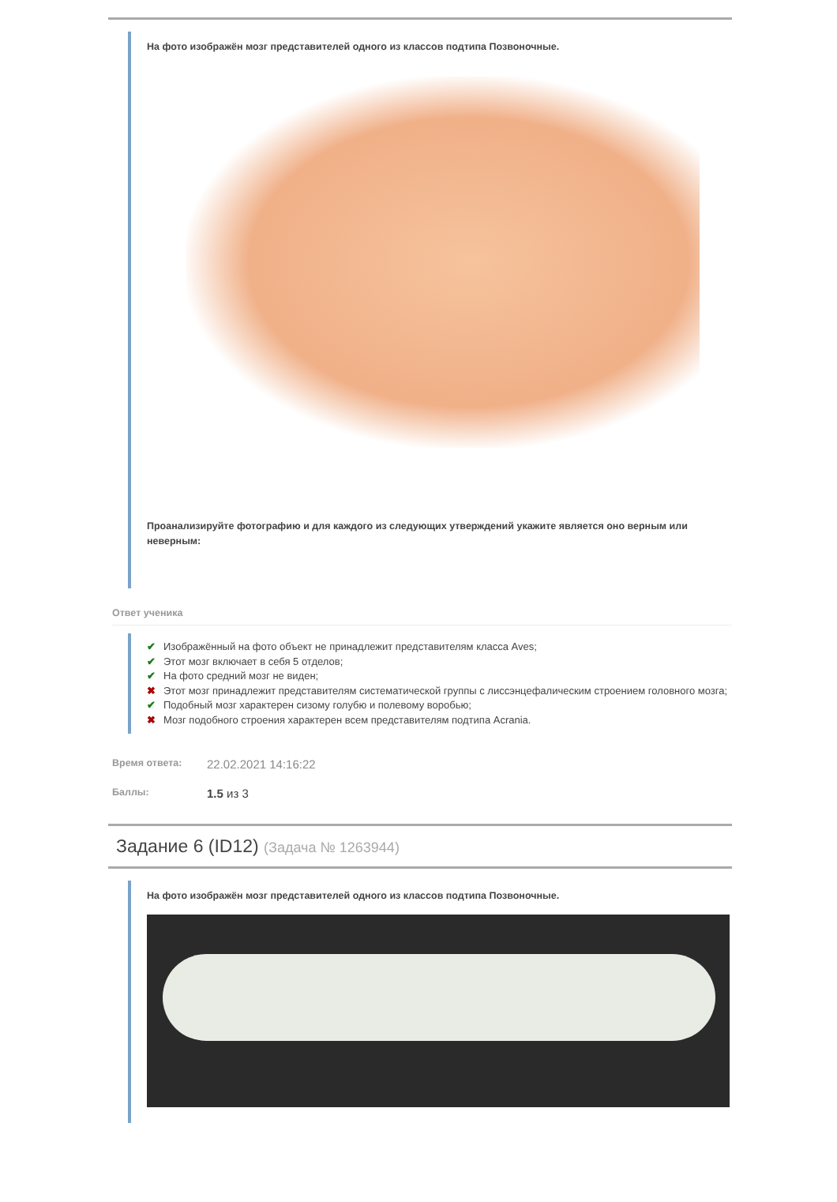На фото изображён мозг представителей одного из классов подтипа Позвоночные.
Проанализируйте фотографию и для каждого из следующих утверждений укажите является оно верным или неверным:
Ответ ученика
✔ Изображённый на фото объект не принадлежит представителям класса Aves;
✔ Этот мозг включает в себя 5 отделов;
✔ На фото средний мозг не виден;
✖ Этот мозг принадлежит представителям систематической группы с лиссэнцефалическим строением головного мозга;
✔ Подобный мозг характерен сизому голубю и полевому воробью;
✖ Мозг подобного строения характерен всем представителям подтипа Acrania.
Время ответа:
22.02.2021 14:16:22
Баллы:
1.5 из 3
Задание 6 (ID12) (Задача № 1263944)
На фото изображён мозг представителей одного из классов подтипа Позвоночные.